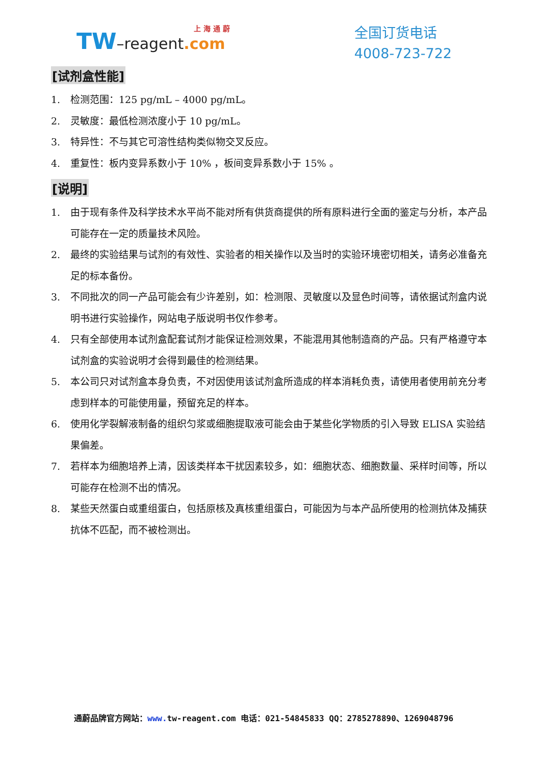上 海 通 蔚
TW–reagent.com
全国订货电话
4008-723-722
[试剂盒性能]
1. 检测范围：125 pg/mL – 4000 pg/mL。
2. 灵敏度：最低检测浓度小于 10 pg/mL。
3. 特异性：不与其它可溶性结构类似物交叉反应。
4. 重复性：板内变异系数小于 10% ，板间变异系数小于 15% 。
[说明]
1. 由于现有条件及科学技术水平尚不能对所有供货商提供的所有原料进行全面的鉴定与分析，本产品可能存在一定的质量技术风险。
2. 最终的实验结果与试剂的有效性、实验者的相关操作以及当时的实验环境密切相关，请务必准备充足的标本备份。
3. 不同批次的同一产品可能会有少许差别，如：检测限、灵敏度以及显色时间等，请依据试剂盒内说明书进行实验操作，网站电子版说明书仅作参考。
4. 只有全部使用本试剂盒配套试剂才能保证检测效果，不能混用其他制造商的产品。只有严格遵守本试剂盒的实验说明才会得到最佳的检测结果。
5. 本公司只对试剂盒本身负责，不对因使用该试剂盒所造成的样本消耗负责，请使用者使用前充分考虑到样本的可能使用量，预留充足的样本。
6. 使用化学裂解液制备的组织匀浆或细胞提取液可能会由于某些化学物质的引入导致 ELISA 实验结果偏差。
7. 若样本为细胞培养上清，因该类样本干扰因素较多，如：细胞状态、细胞数量、采样时间等，所以可能存在检测不出的情况。
8. 某些天然蛋白或重组蛋白，包括原核及真核重组蛋白，可能因为与本产品所使用的检测抗体及捕获抗体不匹配，而不被检测出。
通蔚品牌官方网站：www. tw-reagent.com 电话：021-54845833 QQ：2785278890、1269048796